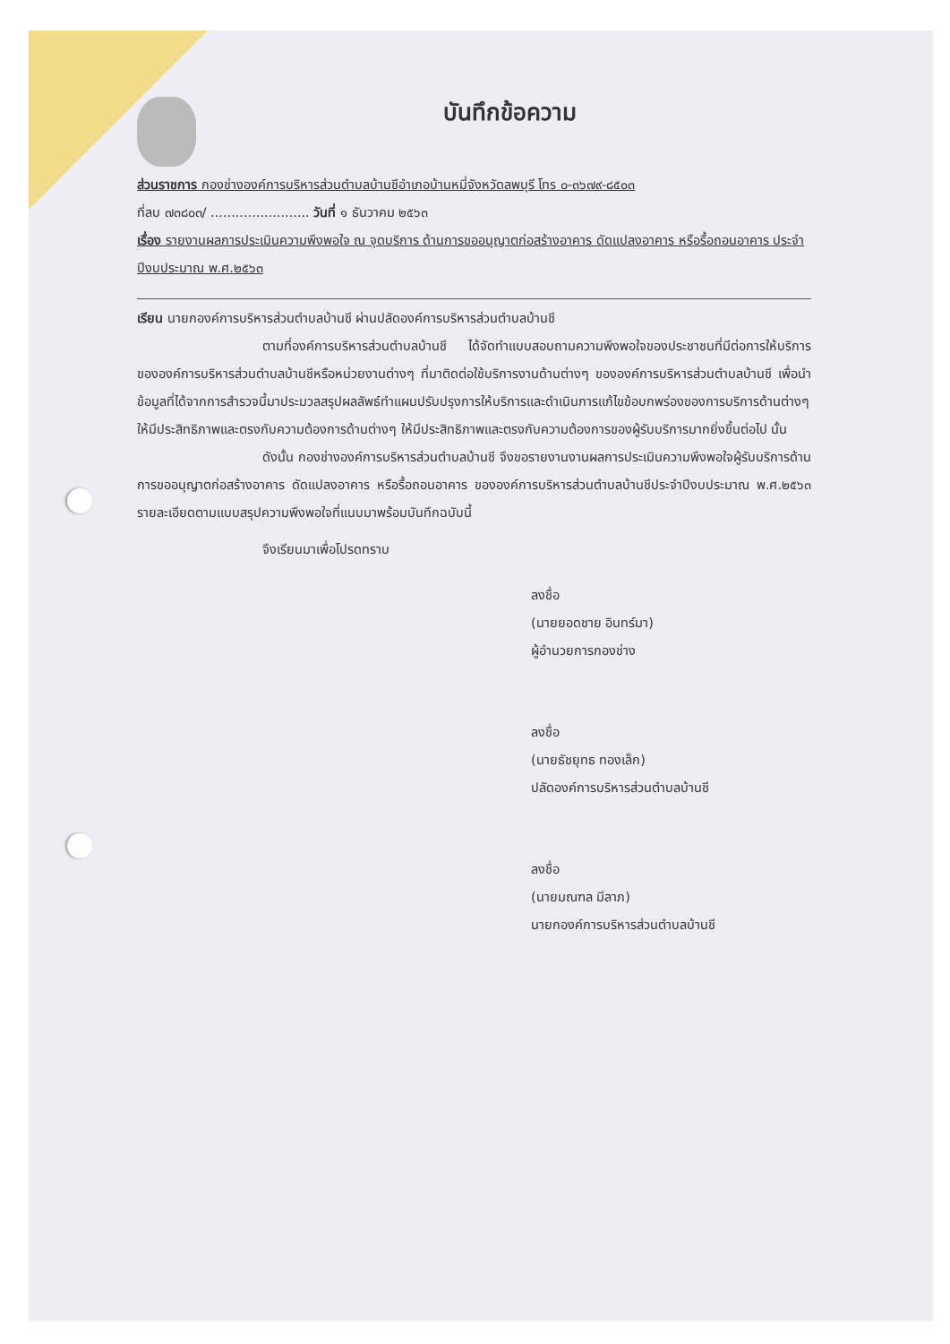บันทึกข้อความ
ส่วนราชการ กองช่างองค์การบริหารส่วนตำบลบ้านชีอำเภอบ้านหมี่จังหวัดลพบุรี โทร ๐-๓๖๗๙-๘๕๐๓
ที่ลบ ๗๓๘๐๓/ ........................ วันที่ ๑ ธันวาคม ๒๕๖๓
เรื่อง รายงานผลการประเมินความพึงพอใจ ณ จุดบริการ ด้านการขออนุญาตก่อสร้างอาคาร ดัดแปลงอาคาร หรือรื้อถอนอาคาร ประจำปีงบประมาณ พ.ศ.๒๕๖๓
เรียน นายกองค์การบริหารส่วนตำบลบ้านชี ผ่านปลัดองค์การบริหารส่วนตำบลบ้านชี
ตามที่องค์การบริหารส่วนตำบลบ้านชี ได้จัดทำแบบสอบถามความพึงพอใจของประชาชนที่มีต่อการให้บริการขององค์การบริหารส่วนตำบลบ้านชีหรือหน่วยงานต่างๆ ที่มาติดต่อใช้บริการงานด้านต่างๆ ขององค์การบริหารส่วนตำบลบ้านชี เพื่อนำข้อมูลที่ได้จากการสำรวจนี้มาประมวลสรุปผลลัพธ์ทำแผนปรับปรุงการให้บริการและดำเนินการแก้ไขข้อบกพร่องของการบริการด้านต่างๆ ให้มีประสิทธิภาพและตรงกับความต้องการด้านต่างๆ ให้มีประสิทธิภาพและตรงกับความต้องการของผู้รับบริการมากยิ่งขึ้นต่อไป นั้น
ดังนั้น กองช่างองค์การบริหารส่วนตำบลบ้านชี จึงขอรายงานงานผลการประเมินความพึงพอใจผู้รับบริการด้านการขออนุญาตก่อสร้างอาคาร ดัดแปลงอาคาร หรือรื้อถอนอาคาร ขององค์การบริหารส่วนตำบลบ้านชีประจำปีงบประมาณ พ.ศ.๒๕๖๓ รายละเอียดตามแบบสรุปความพึงพอใจที่แนบมาพร้อมบันทึกฉบับนี้
จึงเรียนมาเพื่อโปรดทราบ
ลงชื่อ
(นายยอดชาย อินทร์มา)
ผู้อำนวยการกองช่าง
ลงชื่อ
(นายธัชยุทธ ทองเล็ก)
ปลัดองค์การบริหารส่วนตำบลบ้านชี
ลงชื่อ
(นายมณฑล มีลาภ)
นายกองค์การบริหารส่วนตำบลบ้านชี